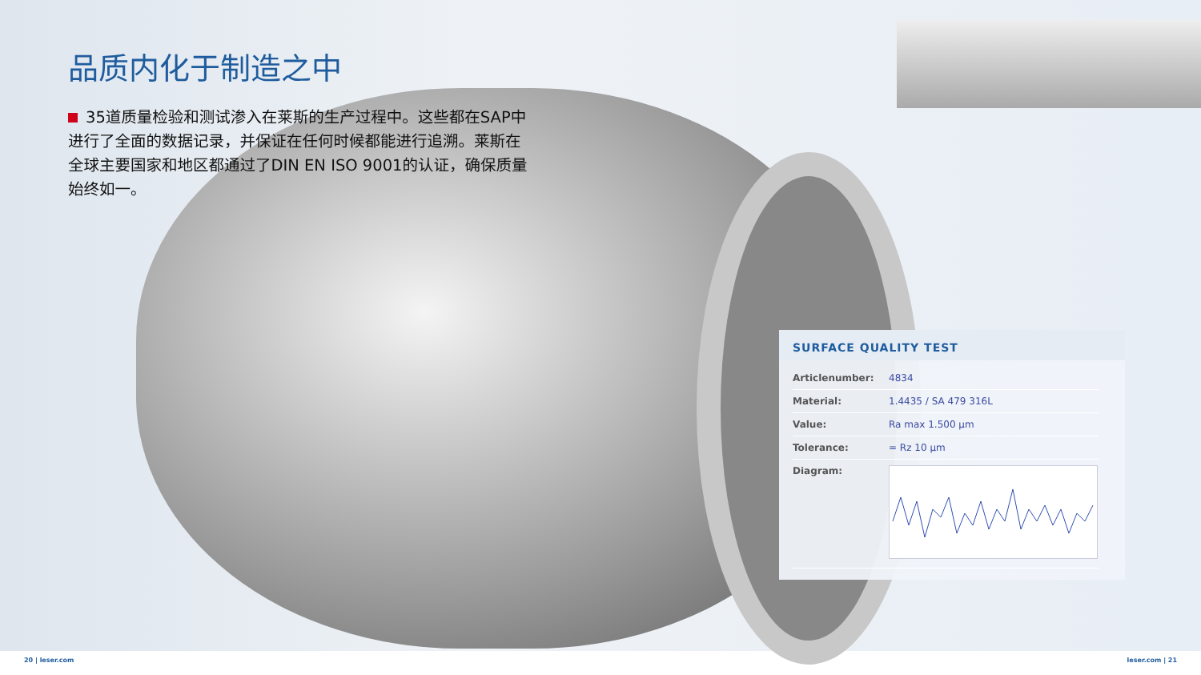品质内化于制造之中
35道质量检验和测试渗入在莱斯的生产过程中。这些都在SAP中进行了全面的数据记录，并保证在任何时候都能进行追溯。莱斯在全球主要国家和地区都通过了DIN EN ISO 9001的认证，确保质量始终如一。
SURFACE QUALITY TEST
| Articlenumber: | 4834 |
| Material: | 1.4435 / SA 479 316L |
| Value: | Ra max 1.500 µm |
| Tolerance: | = Rz 10 µm |
| Diagram: | |
20 | leser.com leser.com | 21